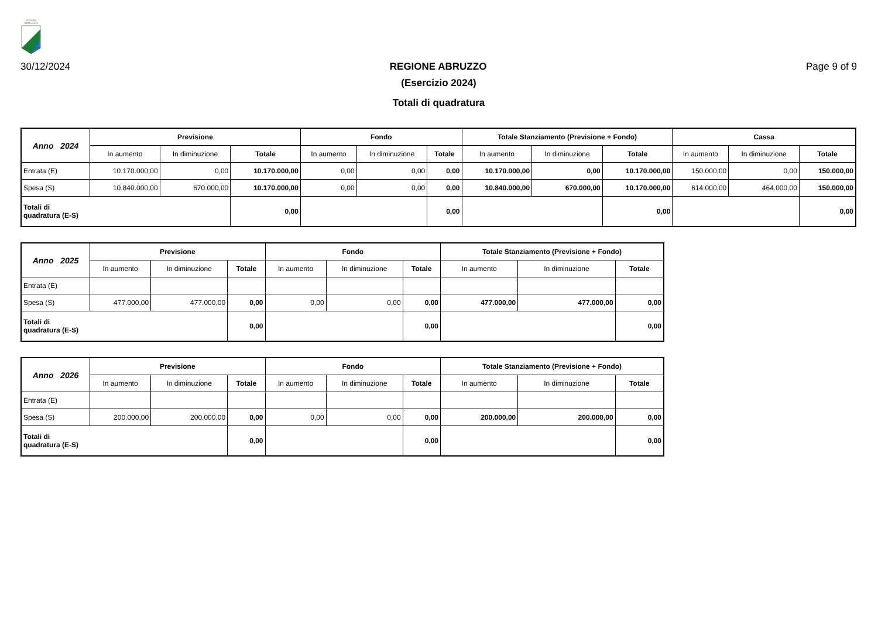REGIONE
ABRUZZO
30/12/2024 REGIONE ABRUZZO Page 9 of 9
(Esercizio 2024)
Totali di quadratura
| Anno 2024 | Previsione | | | Fondo | | | Totale Stanziamento (Previsione + Fondo) | | | Cassa | | |
| --- | --- | --- | --- | --- | --- | --- | --- | --- | --- | --- | --- | --- |
| | In aumento | In diminuzione | Totale | In aumento | In diminuzione | Totale | In aumento | In diminuzione | Totale | In aumento | In diminuzione | Totale |
| Entrata (E) | 10.170.000,00 | 0,00 | 10.170.000,00 | 0,00 | 0,00 | 0,00 | 10.170.000,00 | 0,00 | 10.170.000,00 | 150.000,00 | 0,00 | 150.000,00 |
| Spesa (S) | 10.840.000,00 | 670.000,00 | 10.170.000,00 | 0,00 | 0,00 | 0,00 | 10.840.000,00 | 670.000,00 | 10.170.000,00 | 614.000,00 | 464.000,00 | 150.000,00 |
| Totali di quadratura (E-S) | | | 0,00 | | | 0,00 | | | 0,00 | | | 0,00 |
| Anno 2025 | Previsione | | | Fondo | | | Totale Stanziamento (Previsione + Fondo) | | |
| --- | --- | --- | --- | --- | --- | --- | --- | --- | --- |
| | In aumento | In diminuzione | Totale | In aumento | In diminuzione | Totale | In aumento | In diminuzione | Totale |
| Entrata (E) | | | | | | | | | |
| Spesa (S) | 477.000,00 | 477.000,00 | 0,00 | 0,00 | 0,00 | 0,00 | 477.000,00 | 477.000,00 | 0,00 |
| Totali di quadratura (E-S) | | | 0,00 | | | 0,00 | | | 0,00 |
| Anno 2026 | Previsione | | | Fondo | | | Totale Stanziamento (Previsione + Fondo) | | |
| --- | --- | --- | --- | --- | --- | --- | --- | --- | --- |
| | In aumento | In diminuzione | Totale | In aumento | In diminuzione | Totale | In aumento | In diminuzione | Totale |
| Entrata (E) | | | | | | | | | |
| Spesa (S) | 200.000,00 | 200.000,00 | 0,00 | 0,00 | 0,00 | 0,00 | 200.000,00 | 200.000,00 | 0,00 |
| Totali di quadratura (E-S) | | | 0,00 | | | 0,00 | | | 0,00 |